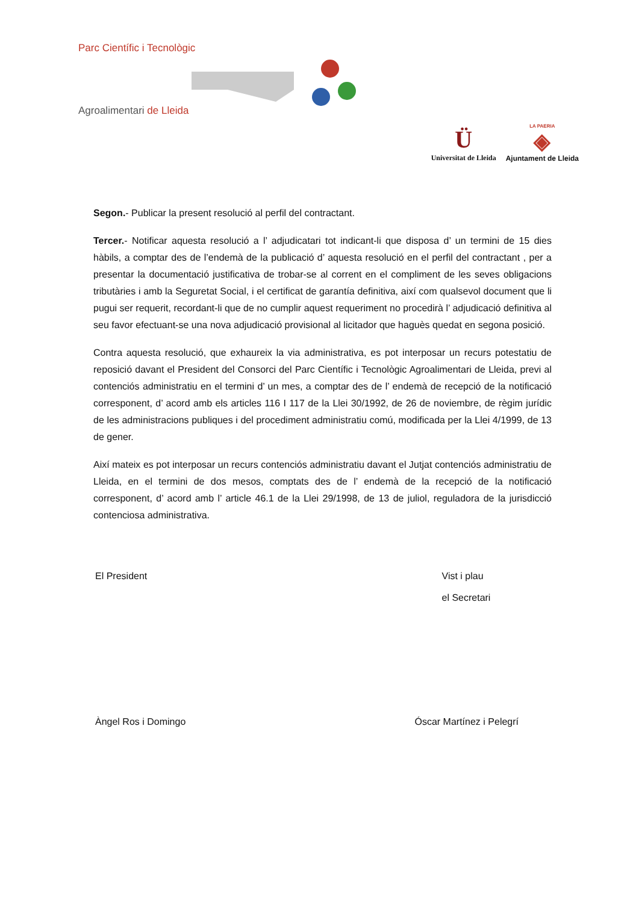Parc Científic i Tecnològic
Agroalimentari de Lleida
Ü
Universitat de Lleida
LA PAERIA
◈
Ajuntament de Lleida
Segon.- Publicar la present resolució al perfil del contractant.
Tercer.- Notificar aquesta resolució a l’ adjudicatari tot indicant-li que disposa d’ un termini de 15 dies hàbils, a comptar des de l’endemà de la publicació d’ aquesta resolució en el perfil del contractant , per a presentar la documentació justificativa de trobar-se al corrent en el compliment de les seves obligacions tributàries i amb la Seguretat Social, i el certificat de garantía definitiva, així com qualsevol document que li pugui ser requerit, recordant-li que de no cumplir aquest requeriment no procedirà l’ adjudicació definitiva al seu favor efectuant-se una nova adjudicació provisional al licitador que haguès quedat en segona posició.
Contra aquesta resolució, que exhaureix la via administrativa, es pot interposar un recurs potestatiu de reposició davant el President del Consorci del Parc Científic i Tecnològic Agroalimentari de Lleida, previ al contenciós administratiu en el termini d’ un mes, a comptar des de l’ endemà de recepció de la notificació corresponent, d’ acord amb els articles 116 I 117 de la Llei 30/1992, de 26 de noviembre, de règim jurídic de les administracions publiques i del procediment administratiu comú, modificada per la Llei 4/1999, de 13 de gener.
Així mateix es pot interposar un recurs contenciós administratiu davant el Jutjat contenciós administratiu de Lleida, en el termini de dos mesos, comptats des de l’ endemà de la recepció de la notificació corresponent, d’ acord amb l’ article 46.1 de la Llei 29/1998, de 13 de juliol, reguladora de la jurisdicció contenciosa administrativa.
El President
Àngel Ros i Domingo
Vist i plau
el Secretari
Óscar Martínez i Pelegrí